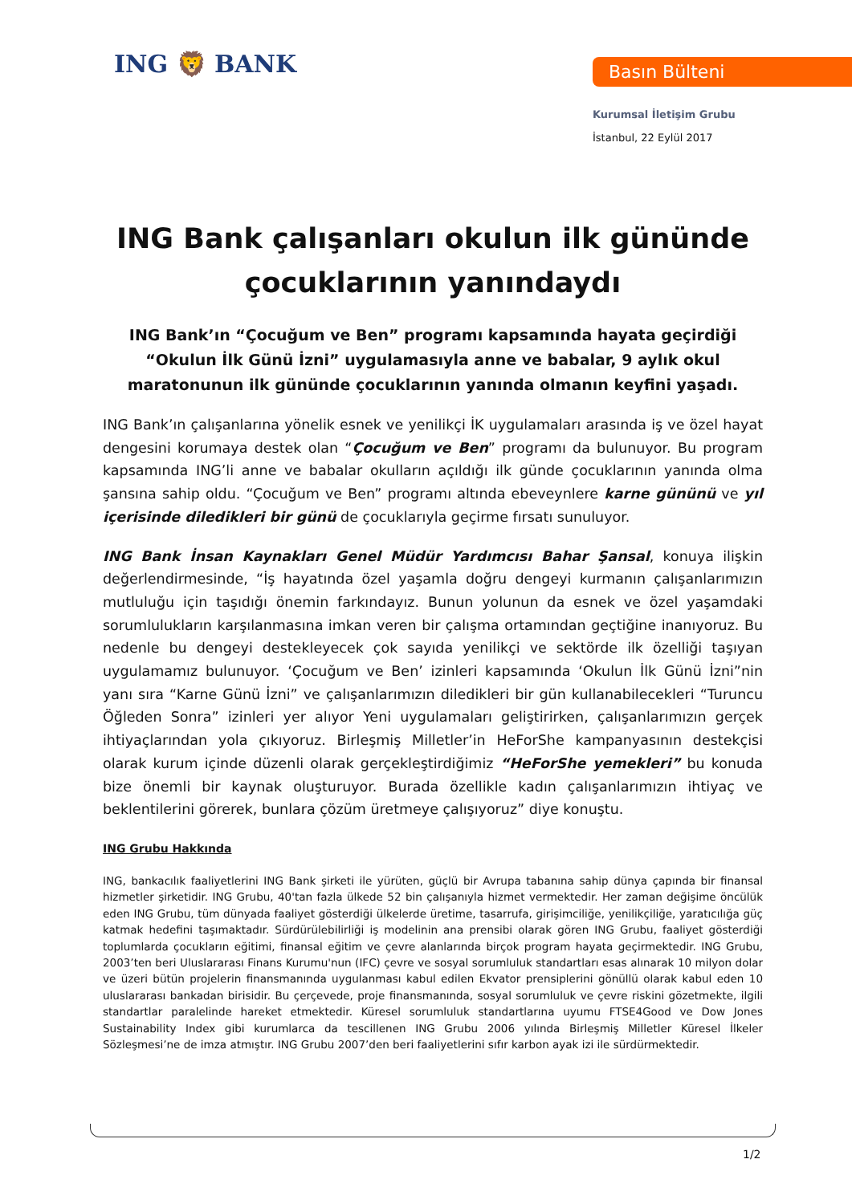ING 🦁 BANK Basın Bülteni
Kurumsal İletişim Grubu
İstanbul, 22 Eylül 2017
ING Bank çalışanları okulun ilk gününde çocuklarının yanındaydı
ING Bank’ın “Çocuğum ve Ben” programı kapsamında hayata geçirdiği “Okulun İlk Günü İzni” uygulamasıyla anne ve babalar, 9 aylık okul maratonunun ilk gününde çocuklarının yanında olmanın keyfini yaşadı.
ING Bank’ın çalışanlarına yönelik esnek ve yenilikçi İK uygulamaları arasında iş ve özel hayat dengesini korumaya destek olan “Çocuğum ve Ben” programı da bulunuyor. Bu program kapsamında ING’li anne ve babalar okulların açıldığı ilk günde çocuklarının yanında olma şansına sahip oldu. “Çocuğum ve Ben” programı altında ebeveynlere karne gününü ve yıl içerisinde diledikleri bir günü de çocuklarıyla geçirme fırsatı sunuluyor.
ING Bank İnsan Kaynakları Genel Müdür Yardımcısı Bahar Şansal, konuya ilişkin değerlendirmesinde, “İş hayatında özel yaşamla doğru dengeyi kurmanın çalışanlarımızın mutluluğu için taşıdığı önemin farkındayız. Bunun yolunun da esnek ve özel yaşamdaki sorumlulukların karşılanmasına imkan veren bir çalışma ortamından geçtiğine inanıyoruz. Bu nedenle bu dengeyi destekleyecek çok sayıda yenilikçi ve sektörde ilk özelliği taşıyan uygulamamız bulunuyor. ‘Çocuğum ve Ben’ izinleri kapsamında ‘Okulun İlk Günü İzni”nin yanı sıra “Karne Günü İzni” ve çalışanlarımızın diledikleri bir gün kullanabilecekleri “Turuncu Öğleden Sonra” izinleri yer alıyor Yeni uygulamaları geliştirirken, çalışanlarımızın gerçek ihtiyaçlarından yola çıkıyoruz. Birleşmiş Milletler’in HeForShe kampanyasının destekçisi olarak kurum içinde düzenli olarak gerçekleştirdiğimiz “HeForShe yemekleri” bu konuda bize önemli bir kaynak oluşturuyor. Burada özellikle kadın çalışanlarımızın ihtiyaç ve beklentilerini görerek, bunlara çözüm üretmeye çalışıyoruz” diye konuştu.
ING Grubu Hakkında
ING, bankacılık faaliyetlerini ING Bank şirketi ile yürüten, güçlü bir Avrupa tabanına sahip dünya çapında bir finansal hizmetler şirketidir. ING Grubu, 40'tan fazla ülkede 52 bin çalışanıyla hizmet vermektedir. Her zaman değişime öncülük eden ING Grubu, tüm dünyada faaliyet gösterdiği ülkelerde üretime, tasarrufa, girişimciliğe, yenilikçiliğe, yaratıcılığa güç katmak hedefini taşımaktadır. Sürdürülebilirliği iş modelinin ana prensibi olarak gören ING Grubu, faaliyet gösterdiği toplumlarda çocukların eğitimi, finansal eğitim ve çevre alanlarında birçok program hayata geçirmektedir. ING Grubu, 2003’ten beri Uluslararası Finans Kurumu'nun (IFC) çevre ve sosyal sorumluluk standartları esas alınarak 10 milyon dolar ve üzeri bütün projelerin finansmanında uygulanması kabul edilen Ekvator prensiplerini gönüllü olarak kabul eden 10 uluslararası bankadan birisidir. Bu çerçevede, proje finansmanında, sosyal sorumluluk ve çevre riskini gözetmekte, ilgili standartlar paralelinde hareket etmektedir. Küresel sorumluluk standartlarına uyumu FTSE4Good ve Dow Jones Sustainability Index gibi kurumlarca da tescillenen ING Grubu 2006 yılında Birleşmiş Milletler Küresel İlkeler Sözleşmesi’ne de imza atmıştır. ING Grubu 2007’den beri faaliyetlerini sıfır karbon ayak izi ile sürdürmektedir.
1/2